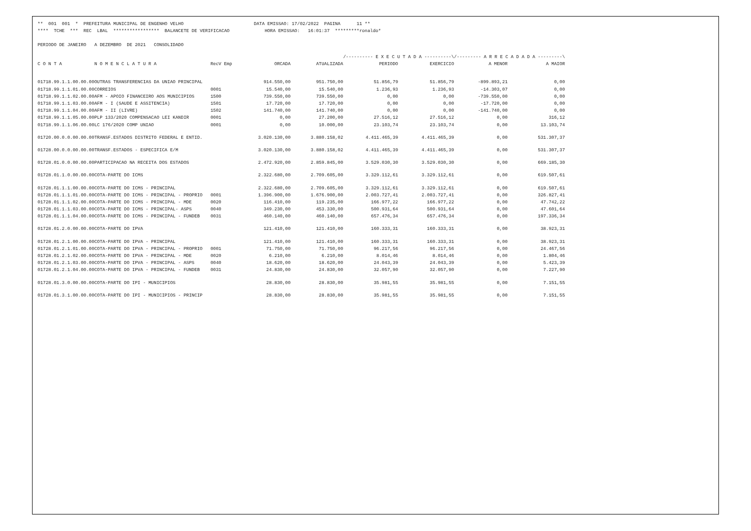** 001 001 * PREFEITURA MUNICIPAL DE ENGENHO VELHO DATA EMISSAO: 17/02/2022 PAGINA 11 ** **** TCHE *** REC LBAL ***************** BALANCETE DE VERIFICACAO HORA EMISSAO: 16:01:37 *********ronaldo* PERIODO DE JANEIRO A DEZEMBRO DE 2021 CONSOLIDADO
| | | | | | /---------- E X E C U T A D A ----------\ | | /--------- A R R E C A D A D A ---------\ | |
| --- | --- | --- | --- | --- | --- | --- | --- | --- |
| C O N T A | N O M E N C L A T U R A | RecV Emp | ORCADA | ATUALIZADA | PERIODO | EXERCICIO | A MENOR | A MAIOR |
| 01718.99.1.1.00.00.00 | OUTRAS TRANSFERENCIAS DA UNIAO PRINCIPAL | | 914.550,00 | 951.750,00 | 51.856,79 | 51.856,79 | -899.893,21 | 0,00 |
| 01718.99.1.1.01.00.00 | CORREIOS | 0001 | 15.540,00 | 15.540,00 | 1.236,93 | 1.236,93 | -14.303,07 | 0,00 |
| 01718.99.1.1.02.00.00 | AFM - APOIO FINANCEIRO AOS MUNICIPIOS | 1500 | 739.550,00 | 739.550,00 | 0,00 | 0,00 | -739.550,00 | 0,00 |
| 01718.99.1.1.03.00.00 | AFM - I (SAUDE E ASSITENCIA) | 1501 | 17.720,00 | 17.720,00 | 0,00 | 0,00 | -17.720,00 | 0,00 |
| 01718.99.1.1.04.00.00 | AFM - II (LIVRE) | 1502 | 141.740,00 | 141.740,00 | 0,00 | 0,00 | -141.740,00 | 0,00 |
| 01718.99.1.1.05.00.00 | PLP 133/2020 COMPENSACAO LEI KANDIR | 0001 | 0,00 | 27.200,00 | 27.516,12 | 27.516,12 | 0,00 | 316,12 |
| 01718.99.1.1.06.00.00 | LC 176/2020 COMP UNIAO | 0001 | 0,00 | 10.000,00 | 23.103,74 | 23.103,74 | 0,00 | 13.103,74 |
| 01720.00.0.0.00.00.00 | TRANSF.ESTADOS DISTRITO FEDERAL E ENTID. | | 3.020.130,00 | 3.880.158,02 | 4.411.465,39 | 4.411.465,39 | 0,00 | 531.307,37 |
| 01728.00.0.0.00.00.00 | TRANSF.ESTADOS - ESPECIFICA E/M | | 3.020.130,00 | 3.880.158,02 | 4.411.465,39 | 4.411.465,39 | 0,00 | 531.307,37 |
| 01728.01.0.0.00.00.00 | PARTICIPACAO NA RECEITA DOS ESTADOS | | 2.472.920,00 | 2.859.845,00 | 3.529.030,30 | 3.529.030,30 | 0,00 | 669.185,30 |
| 01728.01.1.0.00.00.00 | COTA-PARTE DO ICMS | | 2.322.680,00 | 2.709.605,00 | 3.329.112,61 | 3.329.112,61 | 0,00 | 619.507,61 |
| 01728.01.1.1.00.00.00 | COTA-PARTE DO ICMS - PRINCIPAL | | 2.322.680,00 | 2.709.605,00 | 3.329.112,61 | 3.329.112,61 | 0,00 | 619.507,61 |
| 01728.01.1.1.01.00.00 | COTA-PARTE DO ICMS - PRINCIPAL - PROPRIO | 0001 | 1.396.900,00 | 1.676.900,00 | 2.003.727,41 | 2.003.727,41 | 0,00 | 326.827,41 |
| 01728.01.1.1.02.00.00 | COTA-PARTE DO ICMS - PRINCIPAL - MDE | 0020 | 116.410,00 | 119.235,00 | 166.977,22 | 166.977,22 | 0,00 | 47.742,22 |
| 01728.01.1.1.03.00.00 | COTA-PARTE DO ICMS - PRINCIPAL- ASPS | 0040 | 349.230,00 | 453.330,00 | 500.931,64 | 500.931,64 | 0,00 | 47.601,64 |
| 01728.01.1.1.04.00.00 | COTA-PARTE DO ICMS - PRINCIPAL - FUNDEB | 0031 | 460.140,00 | 460.140,00 | 657.476,34 | 657.476,34 | 0,00 | 197.336,34 |
| 01728.01.2.0.00.00.00 | COTA-PARTE DO IPVA | | 121.410,00 | 121.410,00 | 160.333,31 | 160.333,31 | 0,00 | 38.923,31 |
| 01728.01.2.1.00.00.00 | COTA-PARTE DO IPVA - PRINCIPAL | | 121.410,00 | 121.410,00 | 160.333,31 | 160.333,31 | 0,00 | 38.923,31 |
| 01728.01.2.1.01.00.00 | COTA-PARTE DO IPVA - PRINCIPAL - PROPRIO | 0001 | 71.750,00 | 71.750,00 | 96.217,56 | 96.217,56 | 0,00 | 24.467,56 |
| 01728.01.2.1.02.00.00 | COTA-PARTE DO IPVA - PRINCIPAL - MDE | 0020 | 6.210,00 | 6.210,00 | 8.014,46 | 8.014,46 | 0,00 | 1.804,46 |
| 01728.01.2.1.03.00.00 | COTA-PARTE DO IPVA - PRINCIPAL - ASPS | 0040 | 18.620,00 | 18.620,00 | 24.043,39 | 24.043,39 | 0,00 | 5.423,39 |
| 01728.01.2.1.04.00.00 | COTA-PARTE DO IPVA - PRINCIPAL - FUNDEB | 0031 | 24.830,00 | 24.830,00 | 32.057,90 | 32.057,90 | 0,00 | 7.227,90 |
| 01728.01.3.0.00.00.00 | COTA-PARTE DO IPI - MUNICIPIOS | | 28.830,00 | 28.830,00 | 35.981,55 | 35.981,55 | 0,00 | 7.151,55 |
| 01728.01.3.1.00.00.00 | COTA-PARTE DO IPI - MUNICIPIOS - PRINCIP | | 28.830,00 | 28.830,00 | 35.981,55 | 35.981,55 | 0,00 | 7.151,55 |